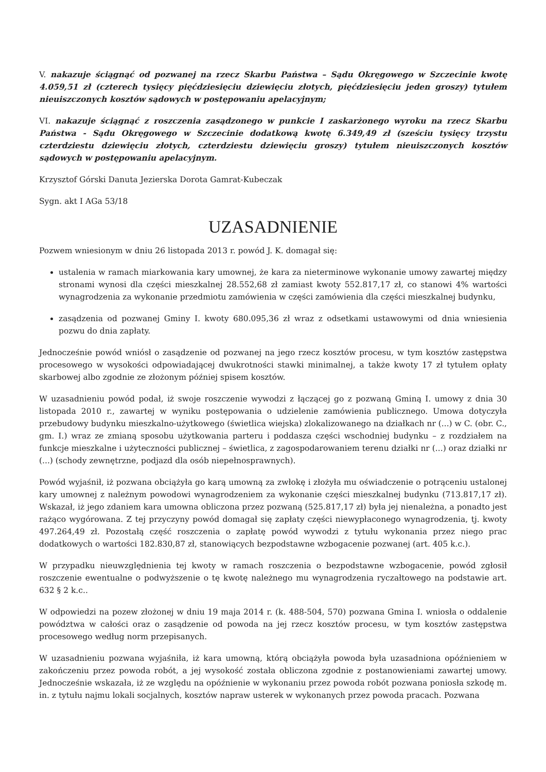V. nakazuje ściągnąć od pozwanej na rzecz Skarbu Państwa – Sądu Okręgowego w Szczecinie kwotę 4.059,51 zł (czterech tysięcy pięćdziesięciu dziewięciu złotych, pięćdziesięciu jeden groszy) tytułem nieuiszczonych kosztów sądowych w postępowaniu apelacyjnym;
VI. nakazuje ściągnąć z roszczenia zasądzonego w punkcie I zaskarżonego wyroku na rzecz Skarbu Państwa - Sądu Okręgowego w Szczecinie dodatkową kwotę 6.349,49 zł (sześciu tysięcy trzystu czterdziestu dziewięciu złotych, czterdziestu dziewięciu groszy) tytułem nieuiszczonych kosztów sądowych w postępowaniu apelacyjnym.
Krzysztof Górski Danuta Jezierska Dorota Gamrat-Kubeczak
Sygn. akt I AGa 53/18
UZASADNIENIE
Pozwem wniesionym w dniu 26 listopada 2013 r. powód J. K. domagał się:
ustalenia w ramach miarkowania kary umownej, że kara za nieterminowe wykonanie umowy zawartej między stronami wynosi dla części mieszkalnej 28.552,68 zł zamiast kwoty 552.817,17 zł, co stanowi 4% wartości wynagrodzenia za wykonanie przedmiotu zamówienia w części zamówienia dla części mieszkalnej budynku,
zasądzenia od pozwanej Gminy I. kwoty 680.095,36 zł wraz z odsetkami ustawowymi od dnia wniesienia pozwu do dnia zapłaty.
Jednocześnie powód wniósł o zasądzenie od pozwanej na jego rzecz kosztów procesu, w tym kosztów zastępstwa procesowego w wysokości odpowiadającej dwukrotności stawki minimalnej, a także kwoty 17 zł tytułem opłaty skarbowej albo zgodnie ze złożonym później spisem kosztów.
W uzasadnieniu powód podał, iż swoje roszczenie wywodzi z łączącej go z pozwaną Gminą I. umowy z dnia 30 listopada 2010 r., zawartej w wyniku postępowania o udzielenie zamówienia publicznego. Umowa dotyczyła przebudowy budynku mieszkalno-użytkowego (świetlica wiejska) zlokalizowanego na działkach nr (...) w C. (obr. C., gm. I.) wraz ze zmianą sposobu użytkowania parteru i poddasza części wschodniej budynku – z rozdziałem na funkcje mieszkalne i użyteczności publicznej – świetlica, z zagospodarowaniem terenu działki nr (...) oraz działki nr (...) (schody zewnętrzne, podjazd dla osób niepełnosprawnych).
Powód wyjaśnił, iż pozwana obciążyła go karą umowną za zwłokę i złożyła mu oświadczenie o potrąceniu ustalonej kary umownej z należnym powodowi wynagrodzeniem za wykonanie części mieszkalnej budynku (713.817,17 zł). Wskazał, iż jego zdaniem kara umowna obliczona przez pozwaną (525.817,17 zł) była jej nienależna, a ponadto jest rażąco wygórowana. Z tej przyczyny powód domagał się zapłaty części niewypłaconego wynagrodzenia, tj. kwoty 497.264,49 zł. Pozostałą część roszczenia o zapłatę powód wywodzi z tytułu wykonania przez niego prac dodatkowych o wartości 182.830,87 zł, stanowiących bezpodstawne wzbogacenie pozwanej (art. 405 k.c.).
W przypadku nieuwzględnienia tej kwoty w ramach roszczenia o bezpodstawne wzbogacenie, powód zgłosił roszczenie ewentualne o podwyższenie o tę kwotę należnego mu wynagrodzenia ryczałtowego na podstawie art. 632 § 2 k.c..
W odpowiedzi na pozew złożonej w dniu 19 maja 2014 r. (k. 488-504, 570) pozwana Gmina I. wniosła o oddalenie powództwa w całości oraz o zasądzenie od powoda na jej rzecz kosztów procesu, w tym kosztów zastępstwa procesowego według norm przepisanych.
W uzasadnieniu pozwana wyjaśniła, iż kara umowną, którą obciążyła powoda była uzasadniona opóźnieniem w zakończeniu przez powoda robót, a jej wysokość została obliczona zgodnie z postanowieniami zawartej umowy. Jednocześnie wskazała, iż ze względu na opóźnienie w wykonaniu przez powoda robót pozwana poniosła szkodę m. in. z tytułu najmu lokali socjalnych, kosztów napraw usterek w wykonanych przez powoda pracach. Pozwana